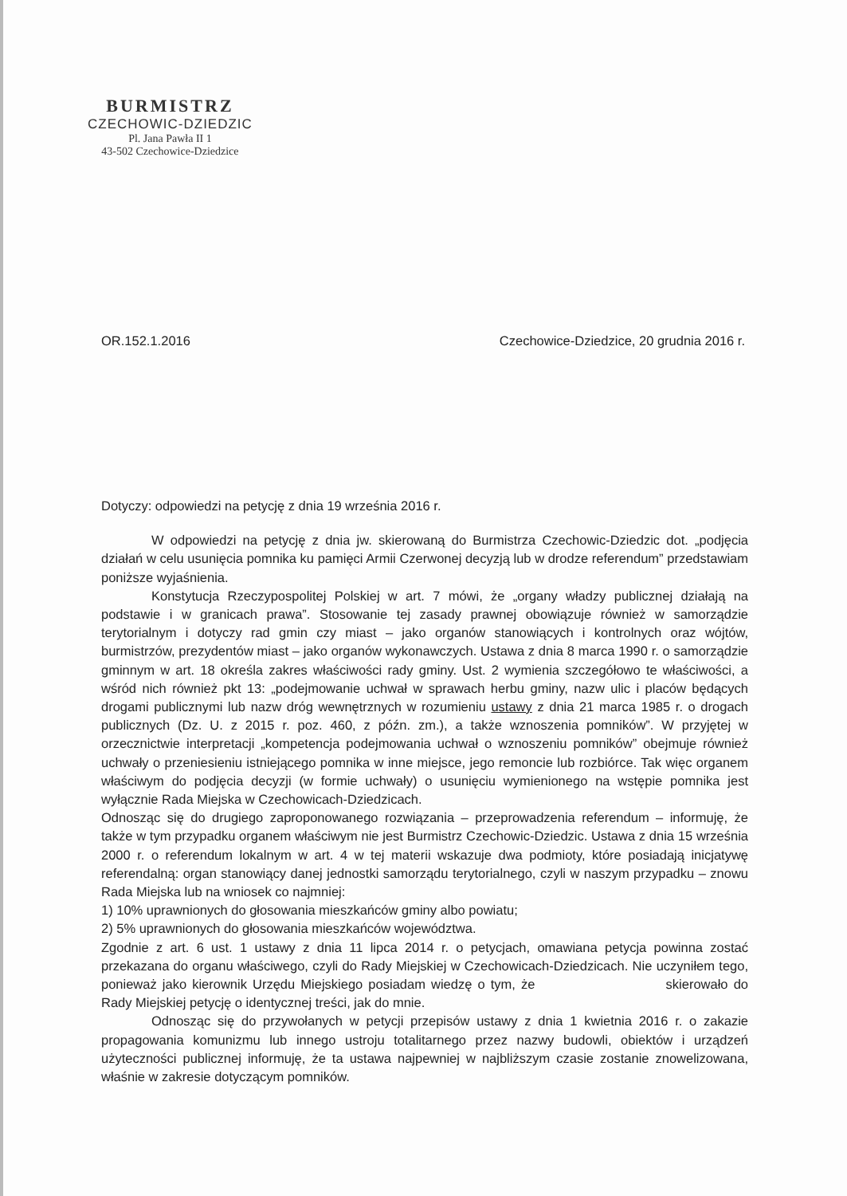BURMISTRZ
CZECHOWIC-DZIEDZIC
Pl. Jana Pawła II 1
43-502 Czechowice-Dziedzice
OR.152.1.2016 Czechowice-Dziedzice, 20 grudnia 2016 r.
Dotyczy: odpowiedzi na petycję z dnia 19 września 2016 r.
W odpowiedzi na petycję z dnia jw. skierowaną do Burmistrza Czechowic-Dziedzic dot. „podjęcia działań w celu usunięcia pomnika ku pamięci Armii Czerwonej decyzją lub w drodze referendum” przedstawiam poniższe wyjaśnienia.
Konstytucja Rzeczypospolitej Polskiej w art. 7 mówi, że „organy władzy publicznej działają na podstawie i w granicach prawa”. Stosowanie tej zasady prawnej obowiązuje również w samorządzie terytorialnym i dotyczy rad gmin czy miast – jako organów stanowiących i kontrolnych oraz wójtów, burmistrzów, prezydentów miast – jako organów wykonawczych. Ustawa z dnia 8 marca 1990 r. o samorządzie gminnym w art. 18 określa zakres właściwości rady gminy. Ust. 2 wymienia szczegółowo te właściwości, a wśród nich również pkt 13: „podejmowanie uchwał w sprawach herbu gminy, nazw ulic i placów będących drogami publicznymi lub nazw dróg wewnętrznych w rozumieniu ustawy z dnia 21 marca 1985 r. o drogach publicznych (Dz. U. z 2015 r. poz. 460, z późn. zm.), a także wznoszenia pomników”. W przyjętej w orzecznictwie interpretacji „kompetencja podejmowania uchwał o wznoszeniu pomników” obejmuje również uchwały o przeniesieniu istniejącego pomnika w inne miejsce, jego remoncie lub rozbiórce. Tak więc organem właściwym do podjęcia decyzji (w formie uchwały) o usunięciu wymienionego na wstępie pomnika jest wyłącznie Rada Miejska w Czechowicach-Dziedzicach.
Odnosząc się do drugiego zaproponowanego rozwiązania – przeprowadzenia referendum – informuję, że także w tym przypadku organem właściwym nie jest Burmistrz Czechowic-Dziedzic. Ustawa z dnia 15 września 2000 r. o referendum lokalnym w art. 4 w tej materii wskazuje dwa podmioty, które posiadają inicjatywę referendalną: organ stanowiący danej jednostki samorządu terytorialnego, czyli w naszym przypadku – znowu Rada Miejska lub na wniosek co najmniej:
1) 10% uprawnionych do głosowania mieszkańców gminy albo powiatu;
2) 5% uprawnionych do głosowania mieszkańców województwa.
Zgodnie z art. 6 ust. 1 ustawy z dnia 11 lipca 2014 r. o petycjach, omawiana petycja powinna zostać przekazana do organu właściwego, czyli do Rady Miejskiej w Czechowicach-Dziedzicach. Nie uczyniłem tego, ponieważ jako kierownik Urzędu Miejskiego posiadam wiedzę o tym, że skierowało do Rady Miejskiej petycję o identycznej treści, jak do mnie.
Odnosząc się do przywołanych w petycji przepisów ustawy z dnia 1 kwietnia 2016 r. o zakazie propagowania komunizmu lub innego ustroju totalitarnego przez nazwy budowli, obiektów i urządzeń użyteczności publicznej informuję, że ta ustawa najpewniej w najbliższym czasie zostanie znowelizowana, właśnie w zakresie dotyczącym pomników.